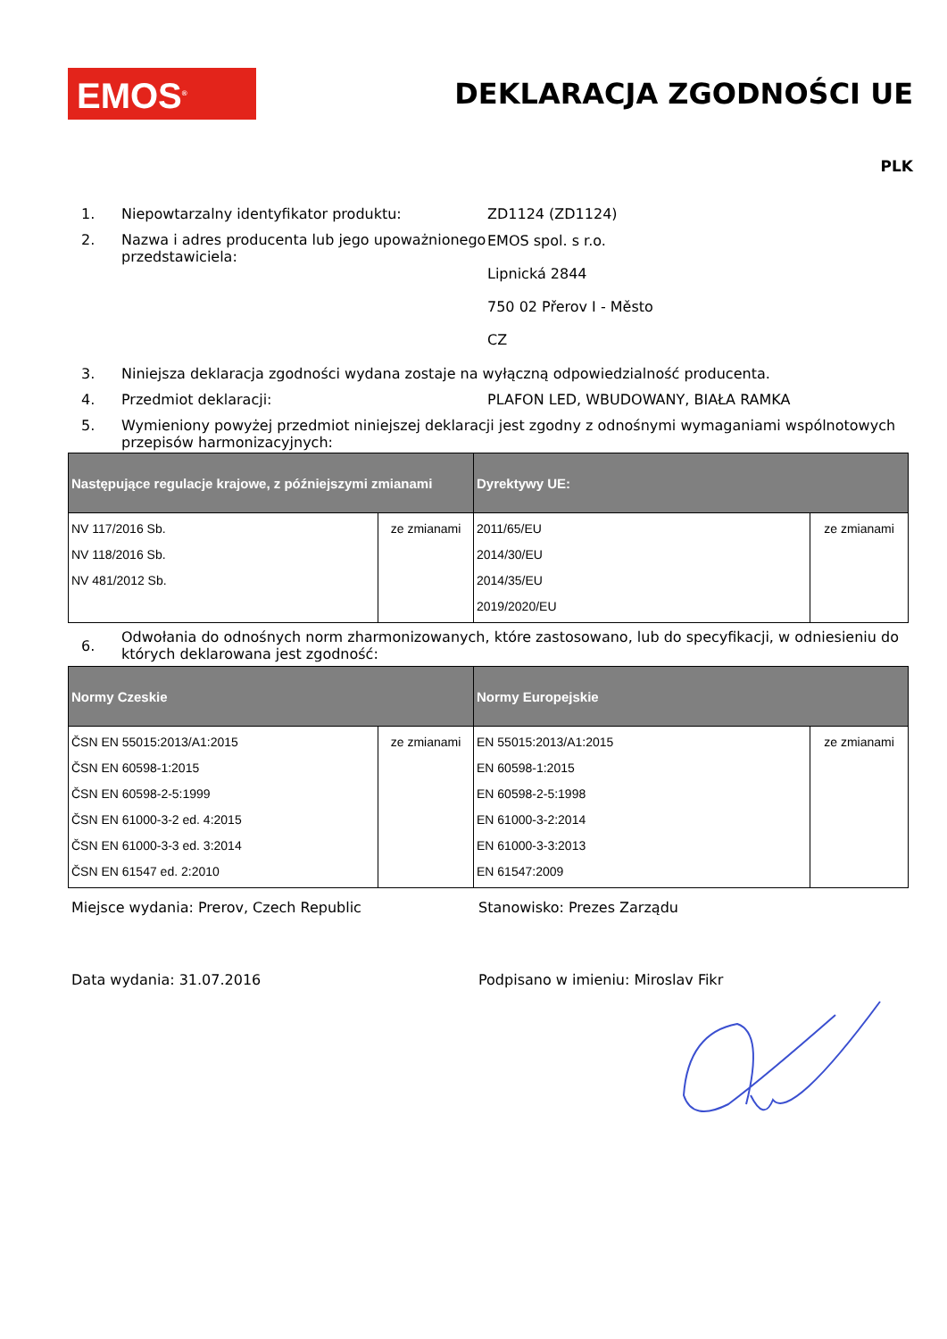EMOS<sup>®</sup> DEKLARACJA ZGODNOŚCI UE
PLK
1. Niepowtarzalny identyfikator produktu: ZD1124 (ZD1124)
2. Nazwa i adres producenta lub jego upoważnionego przedstawiciela:
EMOS spol. s r.o.
Lipnická 2844
750 02 Přerov I - Město
CZ
3. Niniejsza deklaracja zgodności wydana zostaje na wyłączną odpowiedzialność producenta.
4. Przedmiot deklaracji: PLAFON LED, WBUDOWANY, BIAŁA RAMKA
5. Wymieniony powyżej przedmiot niniejszej deklaracji jest zgodny z odnośnymi wymaganiami wspólnotowych przepisów harmonizacyjnych:
| Następujące regulacje krajowe, z późniejszymi zmianami | | Dyrektywy UE: | |
| --- | --- | --- | --- |
| NV 117/2016 Sb. NV 118/2016 Sb. NV 481/2012 Sb. | ze zmianami | 2011/65/EU 2014/30/EU 2014/35/EU 2019/2020/EU | ze zmianami |
6.
Odwołania do odnośnych norm zharmonizowanych, które zastosowano, lub do specyfikacji, w odniesieniu do których deklarowana jest zgodność:
| Normy Czeskie | | Normy Europejskie | |
| --- | --- | --- | --- |
| ČSN EN 55015:2013/A1:2015 ČSN EN 60598-1:2015 ČSN EN 60598-2-5:1999 ČSN EN 61000-3-2 ed. 4:2015 ČSN EN 61000-3-3 ed. 3:2014 ČSN EN 61547 ed. 2:2010 | ze zmianami | EN 55015:2013/A1:2015 EN 60598-1:2015 EN 60598-2-5:1998 EN 61000-3-2:2014 EN 61000-3-3:2013 EN 61547:2009 | ze zmianami |
Miejsce wydania: Prerov, Czech Republic Stanowisko: Prezes Zarządu
Data wydania: 31.07.2016 Podpisano w imieniu: Miroslav Fikr